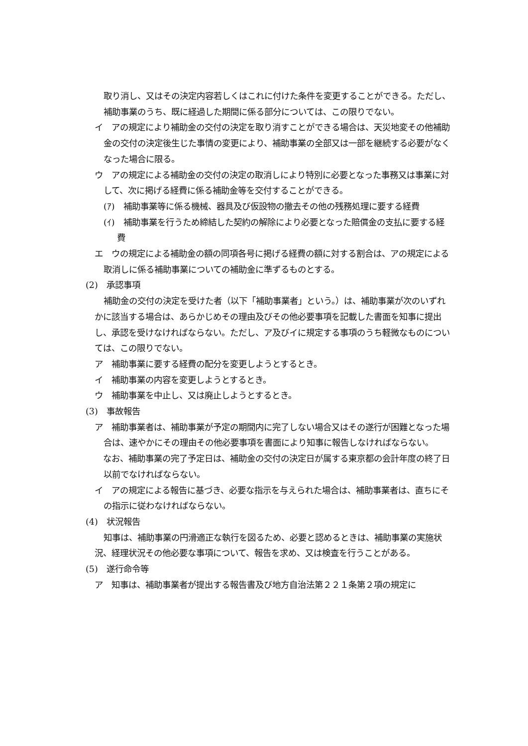取り消し、又はその決定内容若しくはこれに付けた条件を変更することができる。ただし、補助事業のうち、既に経過した期間に係る部分については、この限りでない。
イ　アの規定により補助金の交付の決定を取り消すことができる場合は、天災地変その他補助金の交付の決定後生じた事情の変更により、補助事業の全部又は一部を継続する必要がなくなった場合に限る。
ウ　アの規定による補助金の交付の決定の取消しにより特別に必要となった事務又は事業に対して、次に掲げる経費に係る補助金等を交付することができる。
(ｱ)　補助事業等に係る機械、器具及び仮設物の撤去その他の残務処理に要する経費
(ｲ)　補助事業を行うため締結した契約の解除により必要となった賠償金の支払に要する経費
エ　ウの規定による補助金の額の同項各号に掲げる経費の額に対する割合は、アの規定による取消しに係る補助事業についての補助金に準ずるものとする。
(2)　承認事項
補助金の交付の決定を受けた者（以下「補助事業者」という。）は、補助事業が次のいずれかに該当する場合は、あらかじめその理由及びその他必要事項を記載した書面を知事に提出し、承認を受けなければならない。ただし、ア及びイに規定する事項のうち軽微なものについては、この限りでない。
ア　補助事業に要する経費の配分を変更しようとするとき。
イ　補助事業の内容を変更しようとするとき。
ウ　補助事業を中止し、又は廃止しようとするとき。
(3)　事故報告
ア　補助事業者は、補助事業が予定の期間内に完了しない場合又はその遂行が困難となった場合は、速やかにその理由その他必要事項を書面により知事に報告しなければならない。
　なお、補助事業の完了予定日は、補助金の交付の決定日が属する東京都の会計年度の終了日以前でなければならない。
イ　アの規定による報告に基づき、必要な指示を与えられた場合は、補助事業者は、直ちにその指示に従わなければならない。
(4)　状況報告
知事は、補助事業の円滑適正な執行を図るため、必要と認めるときは、補助事業の実施状況、経理状況その他必要な事項について、報告を求め、又は検査を行うことがある。
(5)　遂行命令等
ア　知事は、補助事業者が提出する報告書及び地方自治法第２２１条第２項の規定に